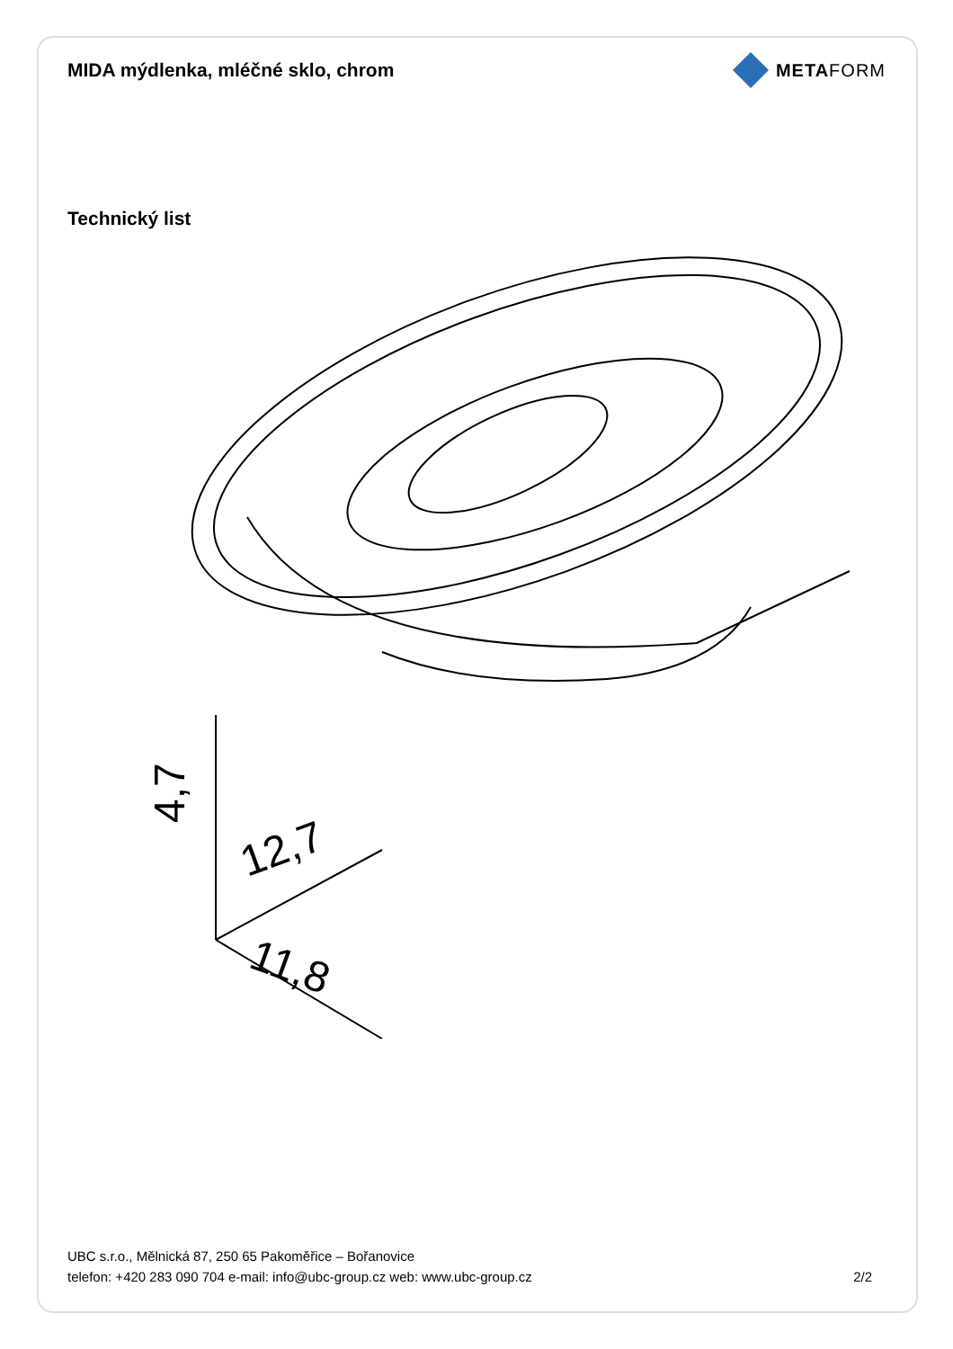MIDA mýdlenka, mléčné sklo, chrom
METAFORM
Technický list
4,7
12,7
11,8
UBC s.r.o., Mělnická 87, 250 65 Pakoměřice – Bořanovice
telefon: +420 283 090 704 e-mail: info@ubc-group.cz web: www.ubc-group.cz 2/2